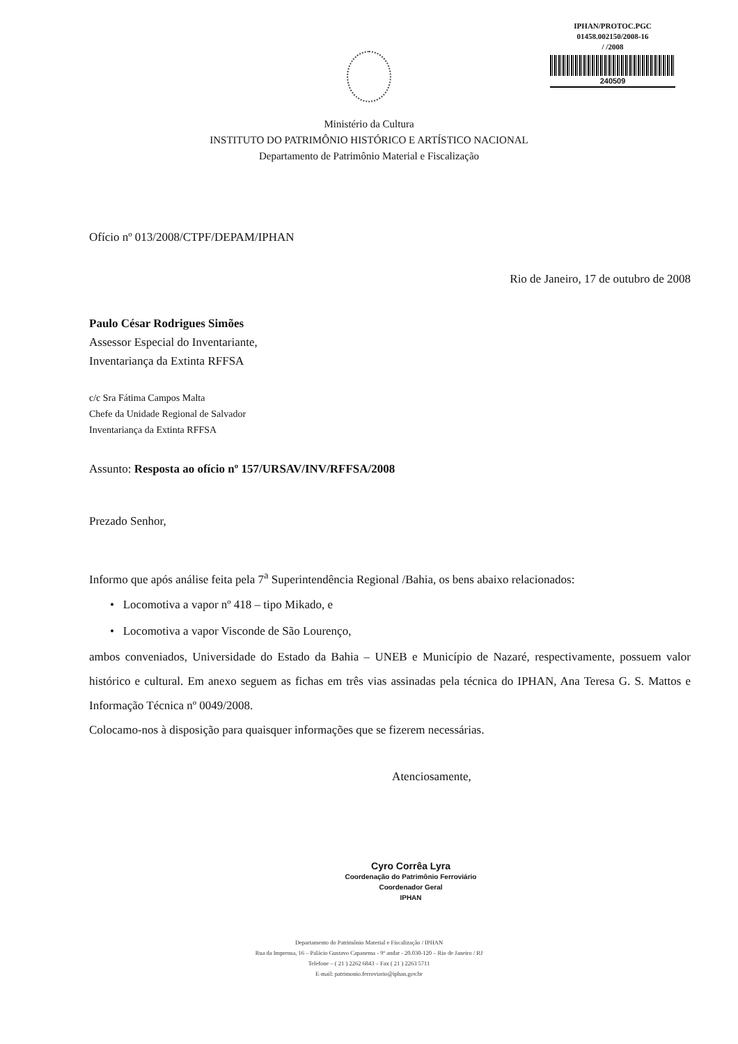IPHAN/PROTOC.PGC
01458.002150/2008-16
/ /2008
240509
Ministério da Cultura
INSTITUTO DO PATRIMÔNIO HISTÓRICO E ARTÍSTICO NACIONAL
Departamento de Patrimônio Material e Fiscalização
Ofício nº 013/2008/CTPF/DEPAM/IPHAN
Rio de Janeiro, 17 de outubro de 2008
Paulo César Rodrigues Simões
Assessor Especial do Inventariante,
Inventariança da Extinta RFFSA
c/c Sra Fátima Campos Malta
Chefe da Unidade Regional de Salvador
Inventariança da Extinta RFFSA
Assunto: Resposta ao ofício nº 157/URSAV/INV/RFFSA/2008
Prezado Senhor,
Informo que após análise feita pela 7<sup>a</sup> Superintendência Regional /Bahia, os bens abaixo relacionados:
• Locomotiva a vapor nº 418 – tipo Mikado, e
• Locomotiva a vapor Visconde de São Lourenço,
ambos conveniados, Universidade do Estado da Bahia – UNEB e Município de Nazaré, respectivamente, possuem valor histórico e cultural. Em anexo seguem as fichas em três vias assinadas pela técnica do IPHAN, Ana Teresa G. S. Mattos e Informação Técnica nº 0049/2008.
Colocamo-nos à disposição para quaisquer informações que se fizerem necessárias.
Atenciosamente,
Cyro Corrêa Lyra
Coordenação do Patrimônio Ferroviário
Coordenador Geral
IPHAN
Departamento do Patrimônio Material e Fiscalização / IPHAN
Rua da Imprensa, 16 – Palácio Gustavo Capanema - 9º andar - 20.030-120 – Rio de Janeiro / RJ
Telefone – ( 21 ) 2262 6843 – Fax ( 21 ) 2263 5711
E-mail: patrimonio.ferroviario@iphan.gov.br